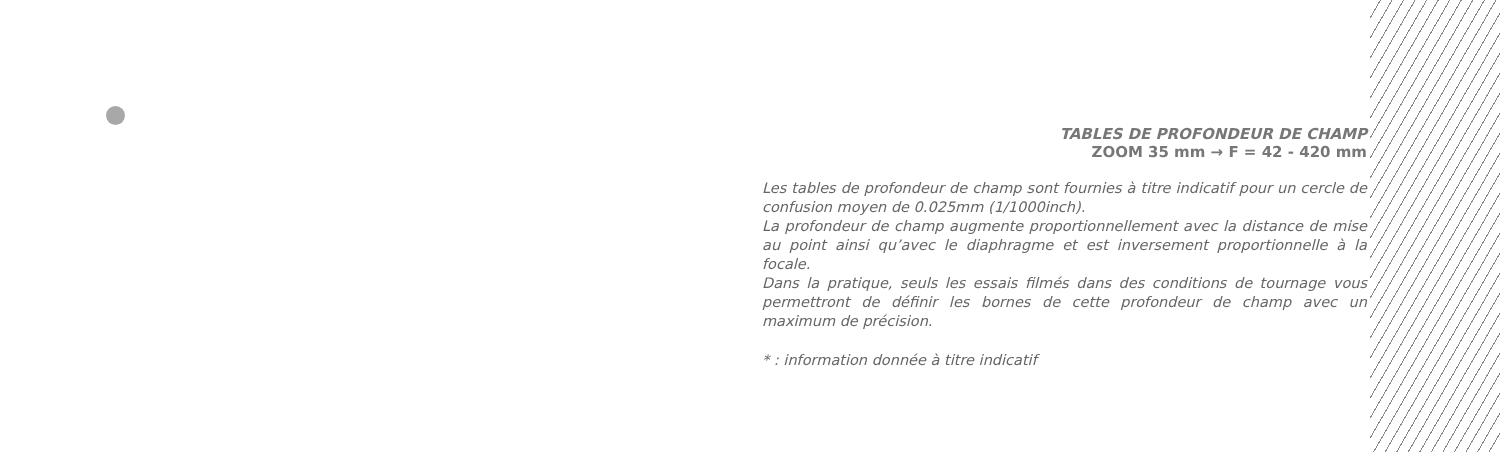TABLES DE PROFONDEUR DE CHAMP
ZOOM 35 mm → F = 42 - 420 mm
Les tables de profondeur de champ sont fournies à titre indicatif pour un cercle de confusion moyen de 0.025mm (1/1000inch).
La profondeur de champ augmente proportionnellement avec la distance de mise au point ainsi qu’avec le diaphragme et est inversement proportionnelle à la focale.
Dans la pratique, seuls les essais filmés dans des conditions de tournage vous permettront de définir les bornes de cette profondeur de champ avec un maximum de précision.
* : information donnée à titre indicatif